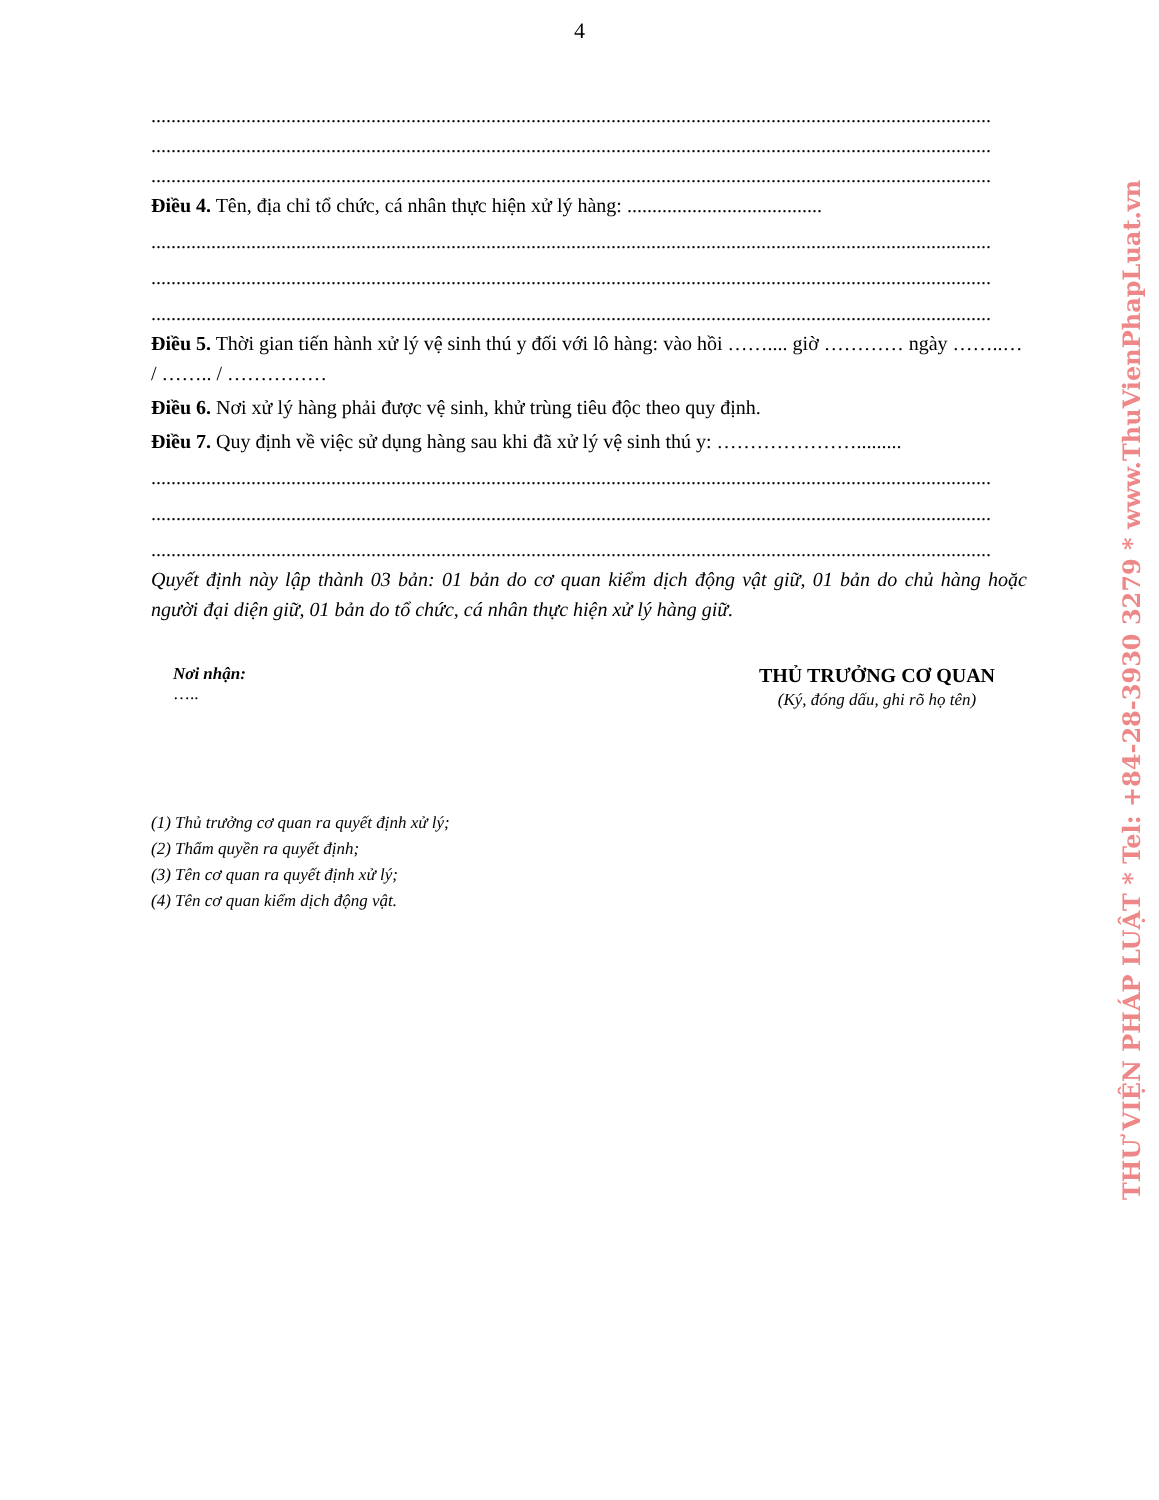4
........................................................................................................................................................................
........................................................................................................................................................................
........................................................................................................................................................................
Điều 4. Tên, địa chỉ tổ chức, cá nhân thực hiện xử lý hàng: .......................................
........................................................................................................................................................................
........................................................................................................................................................................
........................................................................................................................................................................
Điều 5. Thời gian tiến hành xử lý vệ sinh thú y đối với lô hàng: vào hồi …….... giờ ………… ngày ……..… / …….. / ……………
Điều 6. Nơi xử lý hàng phải được vệ sinh, khử trùng tiêu độc theo quy định.
Điều 7. Quy định về việc sử dụng hàng sau khi đã xử lý vệ sinh thú y: ………………….........
........................................................................................................................................................................
........................................................................................................................................................................
........................................................................................................................................................................
Quyết định này lập thành 03 bản: 01 bản do cơ quan kiểm dịch động vật giữ, 01 bản do chủ hàng hoặc người đại diện giữ, 01 bản do tổ chức, cá nhân thực hiện xử lý hàng giữ.
Nơi nhận:
…..
THỦ TRƯỞNG CƠ QUAN
(Ký, đóng dấu, ghi rõ họ tên)
(1) Thủ trưởng cơ quan ra quyết định xử lý;
(2) Thẩm quyền ra quyết định;
(3) Tên cơ quan ra quyết định xử lý;
(4) Tên cơ quan kiểm dịch động vật.
THƯ VIỆN PHÁP LUẬT * Tel: +84-28-3930 3279 * www.ThuVienPhapLuat.vn